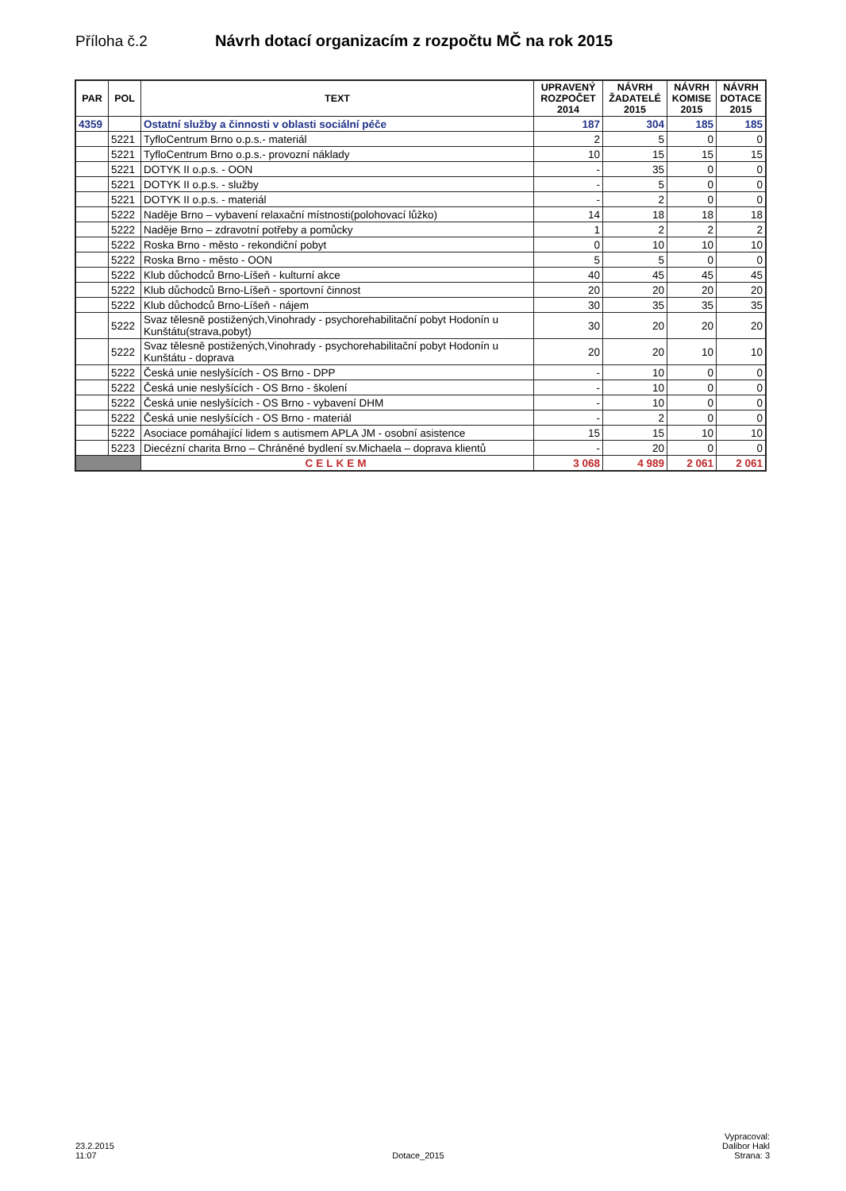Příloha č.2 Návrh dotací organizacím z rozpočtu MČ na rok 2015
| PAR | POL | TEXT | UPRAVENÝ ROZPOČET 2014 | NÁVRH ŽADATELÉ 2015 | NÁVRH KOMISE 2015 | NÁVRH DOTACE 2015 |
| --- | --- | --- | --- | --- | --- | --- |
| 4359 | | Ostatní služby a činnosti v oblasti sociální péče | 187 | 304 | 185 | 185 |
| | 5221 | TyfloCentrum Brno o.p.s.- materiál | 2 | 5 | 0 | 0 |
| | 5221 | TyfloCentrum Brno o.p.s.- provozní náklady | 10 | 15 | 15 | 15 |
| | 5221 | DOTYK II o.p.s. - OON | - | 35 | 0 | 0 |
| | 5221 | DOTYK II o.p.s. - služby | - | 5 | 0 | 0 |
| | 5221 | DOTYK II o.p.s. - materiál | - | 2 | 0 | 0 |
| | 5222 | Naděje Brno – vybavení relaxační místnosti(polohovací lůžko) | 14 | 18 | 18 | 18 |
| | 5222 | Naděje Brno – zdravotní potřeby a pomůcky | 1 | 2 | 2 | 2 |
| | 5222 | Roska Brno - město - rekondiční pobyt | 0 | 10 | 10 | 10 |
| | 5222 | Roska Brno - město - OON | 5 | 5 | 0 | 0 |
| | 5222 | Klub důchodců Brno-Líšeň - kulturní akce | 40 | 45 | 45 | 45 |
| | 5222 | Klub důchodců Brno-Líšeň - sportovní činnost | 20 | 20 | 20 | 20 |
| | 5222 | Klub důchodců Brno-Líšeň - nájem | 30 | 35 | 35 | 35 |
| | 5222 | Svaz tělesně postižených,Vinohrady - psychorehabilitační pobyt Hodonín u Kunštátu(strava,pobyt) | 30 | 20 | 20 | 20 |
| | 5222 | Svaz tělesně postižených,Vinohrady - psychorehabilitační pobyt Hodonín u Kunštátu - doprava | 20 | 20 | 10 | 10 |
| | 5222 | Česká unie neslyšících - OS Brno - DPP | - | 10 | 0 | 0 |
| | 5222 | Česká unie neslyšících - OS Brno - školení | - | 10 | 0 | 0 |
| | 5222 | Česká unie neslyšících - OS Brno - vybavení DHM | - | 10 | 0 | 0 |
| | 5222 | Česká unie neslyšících - OS Brno - materiál | - | 2 | 0 | 0 |
| | 5222 | Asociace pomáhající lidem s autismem APLA JM - osobní asistence | 15 | 15 | 10 | 10 |
| | 5223 | Diecézní charita Brno – Chráněné bydlení sv.Michaela – doprava klientů | - | 20 | 0 | 0 |
| | | CELKEM | 3 068 | 4 989 | 2 061 | 2 061 |
23.2.2015
11:07
Dotace_2015
Vypracoval:
Dalibor Hakl
Strana: 3